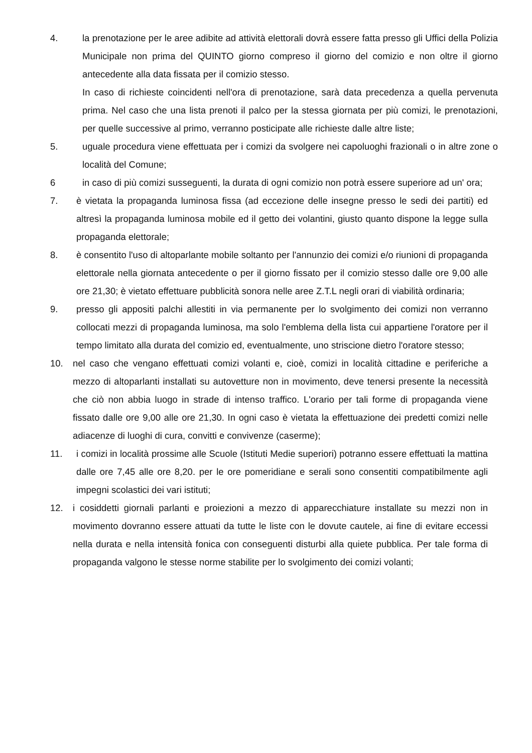4. la prenotazione per le aree adibite ad attività elettorali dovrà essere fatta presso gli Uffici della Polizia Municipale non prima del QUINTO giorno compreso il giorno del comizio e non oltre il giorno antecedente alla data fissata per il comizio stesso.
In caso di richieste coincidenti nell'ora di prenotazione, sarà data precedenza a quella pervenuta prima. Nel caso che una lista prenoti il palco per la stessa giornata per più comizi, le prenotazioni, per quelle successive al primo, verranno posticipate alle richieste dalle altre liste;
5. uguale procedura viene effettuata per i comizi da svolgere nei capoluoghi frazionali o in altre zone o località del Comune;
6 in caso di più comizi susseguenti, la durata di ogni comizio non potrà essere superiore ad un' ora;
7. è vietata la propaganda luminosa fissa (ad eccezione delle insegne presso le sedi dei partiti) ed altresì la propaganda luminosa mobile ed il getto dei volantini, giusto quanto dispone la legge sulla propaganda elettorale;
8. è consentito l'uso di altoparlante mobile soltanto per l'annunzio dei comizi e/o riunioni di propaganda elettorale nella giornata antecedente o per il giorno fissato per il comizio stesso dalle ore 9,00 alle ore 21,30; è vietato effettuare pubblicità sonora nelle aree Z.T.L negli orari di viabilità ordinaria;
9. presso gli appositi palchi allestiti in via permanente per lo svolgimento dei comizi non verranno collocati mezzi di propaganda luminosa, ma solo l'emblema della lista cui appartiene l'oratore per il tempo limitato alla durata del comizio ed, eventualmente, uno striscione dietro l'oratore stesso;
10. nel caso che vengano effettuati comizi volanti e, cioè, comizi in località cittadine e periferiche a mezzo di altoparlanti installati su autovetture non in movimento, deve tenersi presente la necessità che ciò non abbia luogo in strade di intenso traffico. L'orario per tali forme di propaganda viene fissato dalle ore 9,00 alle ore 21,30. In ogni caso è vietata la effettuazione dei predetti comizi nelle adiacenze di luoghi di cura, convitti e convivenze (caserme);
11. i comizi in località prossime alle Scuole (Istituti Medie superiori) potranno essere effettuati la mattina dalle ore 7,45 alle ore 8,20. per le ore pomeridiane e serali sono consentiti compatibilmente agli impegni scolastici dei vari istituti;
12. i cosiddetti giornali parlanti e proiezioni a mezzo di apparecchiature installate su mezzi non in movimento dovranno essere attuati da tutte le liste con le dovute cautele, ai fine di evitare eccessi nella durata e nella intensità fonica con conseguenti disturbi alla quiete pubblica. Per tale forma di propaganda valgono le stesse norme stabilite per lo svolgimento dei comizi volanti;